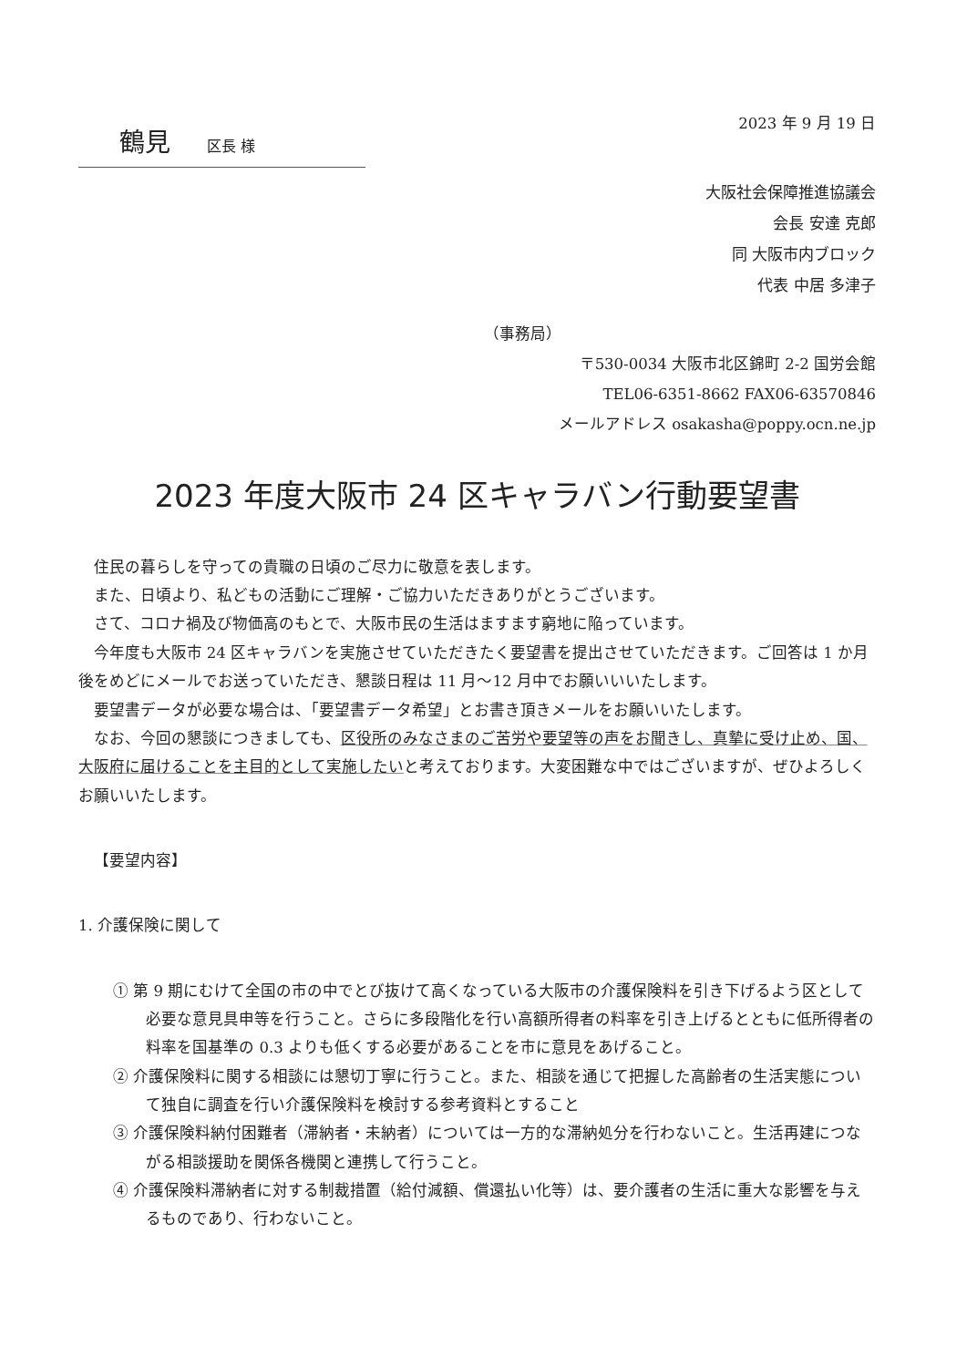鶴見 区長 様
2023 年 9 月 19 日
大阪社会保障推進協議会
会長 安達 克郎
同 大阪市内ブロック
代表 中居 多津子
（事務局）
〒530-0034 大阪市北区錦町 2-2 国労会館
TEL06-6351-8662 FAX06-63570846
メールアドレス osakasha@poppy.ocn.ne.jp
2023 年度大阪市 24 区キャラバン行動要望書
住民の暮らしを守っての貴職の日頃のご尽力に敬意を表します。
また、日頃より、私どもの活動にご理解・ご協力いただきありがとうございます。
さて、コロナ禍及び物価高のもとで、大阪市民の生活はますます窮地に陥っています。
今年度も大阪市 24 区キャラバンを実施させていただきたく要望書を提出させていただきます。ご回答は 1 か月後をめどにメールでお送っていただき、懇談日程は 11 月～12 月中でお願いいいたします。
要望書データが必要な場合は、「要望書データ希望」とお書き頂きメールをお願いいたします。
なお、今回の懇談につきましても、区役所のみなさまのご苦労や要望等の声をお聞きし、真摯に受け止め、国、大阪府に届けることを主目的として実施したいと考えております。大変困難な中ではございますが、ぜひよろしくお願いいたします。
【要望内容】
1. 介護保険に関して
① 第 9 期にむけて全国の市の中でとび抜けて高くなっている大阪市の介護保険料を引き下げるよう区として必要な意見具申等を行うこと。さらに多段階化を行い高額所得者の料率を引き上げるとともに低所得者の料率を国基準の 0.3 よりも低くする必要があることを市に意見をあげること。
② 介護保険料に関する相談には懇切丁寧に行うこと。また、相談を通じて把握した高齢者の生活実態について独自に調査を行い介護保険料を検討する参考資料とすること
③ 介護保険料納付困難者（滞納者・未納者）については一方的な滞納処分を行わないこと。生活再建につながる相談援助を関係各機関と連携して行うこと。
④ 介護保険料滞納者に対する制裁措置（給付減額、償還払い化等）は、要介護者の生活に重大な影響を与えるものであり、行わないこと。